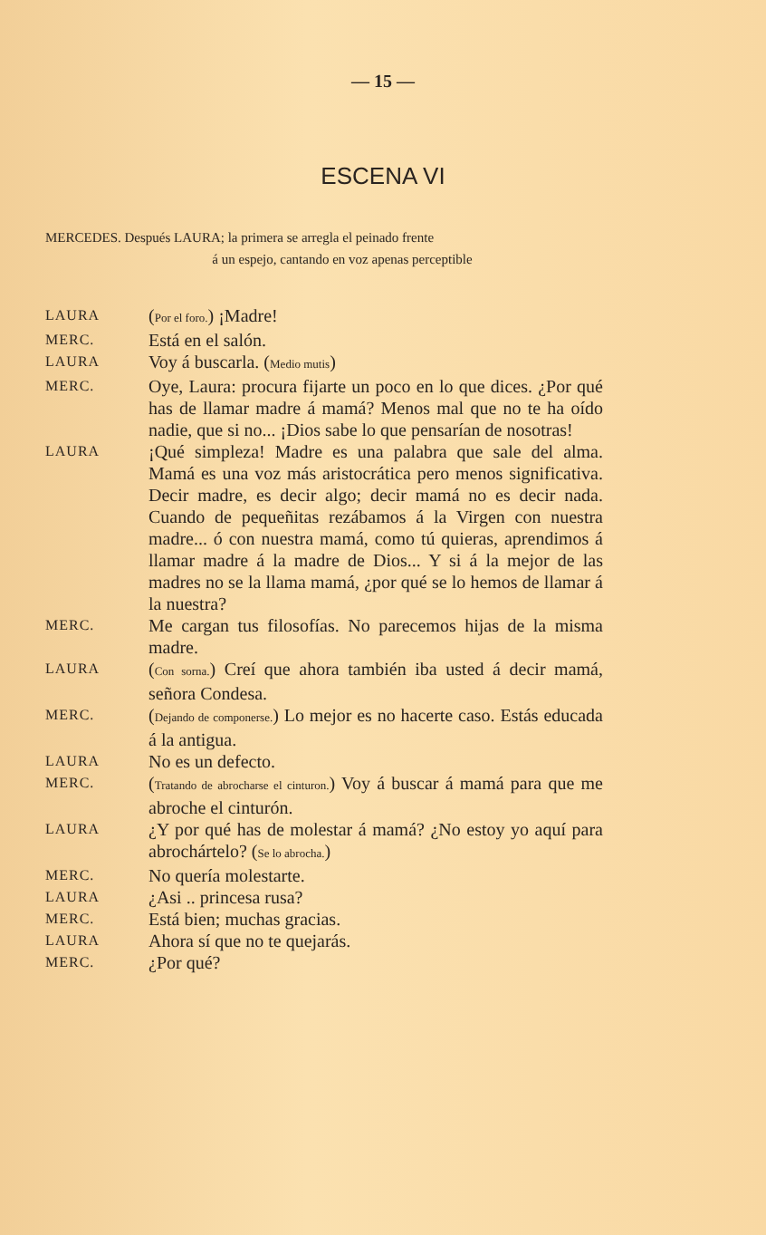— 15 —
ESCENA VI
MERCEDES. Después LAURA; la primera se arregla el peinado frente
á un espejo, cantando en voz apenas perceptible
LAURA
(Por el foro.) ¡Madre!
MERC.
Está en el salón.
LAURA
Voy á buscarla. (Medio mutis)
MERC.
Oye, Laura: procura fijarte un poco en lo que dices. ¿Por qué has de llamar madre á mamá? Menos mal que no te ha oído nadie, que si no... ¡Dios sabe lo que pensarían de nosotras!
LAURA
¡Qué simpleza! Madre es una palabra que sale del alma. Mamá es una voz más aristocrática pero menos significativa. Decir madre, es decir algo; decir mamá no es decir nada. Cuando de pequeñitas rezábamos á la Virgen con nuestra madre... ó con nuestra mamá, como tú quieras, aprendimos á llamar madre á la madre de Dios... Y si á la mejor de las madres no se la llama mamá, ¿por qué se lo hemos de llamar á la nuestra?
MERC.
Me cargan tus filosofías. No parecemos hijas de la misma madre.
LAURA
(Con sorna.) Creí que ahora también iba usted á decir mamá, señora Condesa.
MERC.
(Dejando de componerse.) Lo mejor es no hacerte caso. Estás educada á la antigua.
LAURA
No es un defecto.
MERC.
(Tratando de abrocharse el cinturon.) Voy á buscar á mamá para que me abroche el cinturón.
LAURA
¿Y por qué has de molestar á mamá? ¿No estoy yo aquí para abrochártelo? (Se lo abrocha.)
MERC.
No quería molestarte.
LAURA
¿Asi .. princesa rusa?
MERC.
Está bien; muchas gracias.
LAURA
Ahora sí que no te quejarás.
MERC.
¿Por qué?